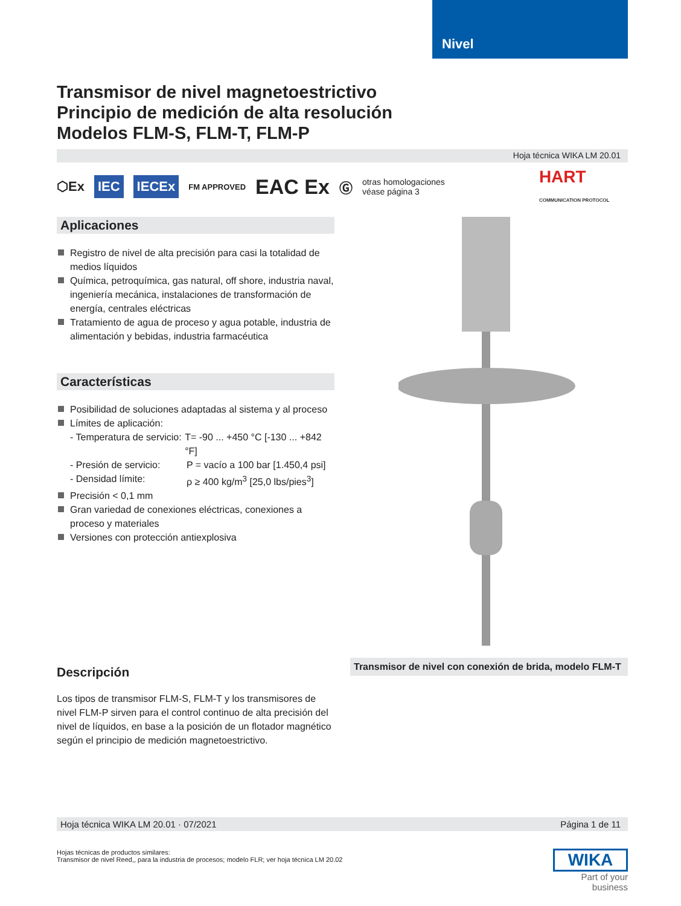Nivel
Transmisor de nivel magnetoestrictivo
Principio de medición de alta resolución
Modelos FLM-S, FLM-T, FLM-P
Hoja técnica WIKA LM 20.01
⬡Ex IEC IECEx FM APPROVED EAC Ex Ⓖ otras homologaciones
véase página 3 HART
COMMUNICATION PROTOCOL
Aplicaciones
Registro de nivel de alta precisión para casi la totalidad de medios líquidos
Química, petroquímica, gas natural, off shore, industria naval, ingeniería mecánica, instalaciones de transformación de energía, centrales eléctricas
Tratamiento de agua de proceso y agua potable, industria de alimentación y bebidas, industria farmacéutica
Características
Posibilidad de soluciones adaptadas al sistema y al proceso
Límites de aplicación:
- Temperatura de servicio: T= -90 ... +450 °C [-130 ... +842 °F]
- Presión de servicio: P = vacío a 100 bar [1.450,4 psi]
- Densidad límite: ρ ≥ 400 kg/m<sup>3</sup> [25,0 lbs/pies<sup>3</sup>]
Precisión < 0,1 mm
Gran variedad de conexiones eléctricas, conexiones a proceso y materiales
Versiones con protección antiexplosiva
Descripción
Los tipos de transmisor FLM-S, FLM-T y los transmisores de nivel FLM-P sirven para el control continuo de alta precisión del nivel de líquidos, en base a la posición de un flotador magnético según el principio de medición magnetoestrictivo.
Transmisor de nivel con conexión de brida, modelo FLM-T
Hoja técnica WIKA LM 20.01 · 07/2021 Página 1 de 11
Hojas técnicas de productos similares:
Transmisor de nivel Reed,, para la industria de procesos; modelo FLR; ver hoja técnica LM 20.02
WIKA
Part of your business